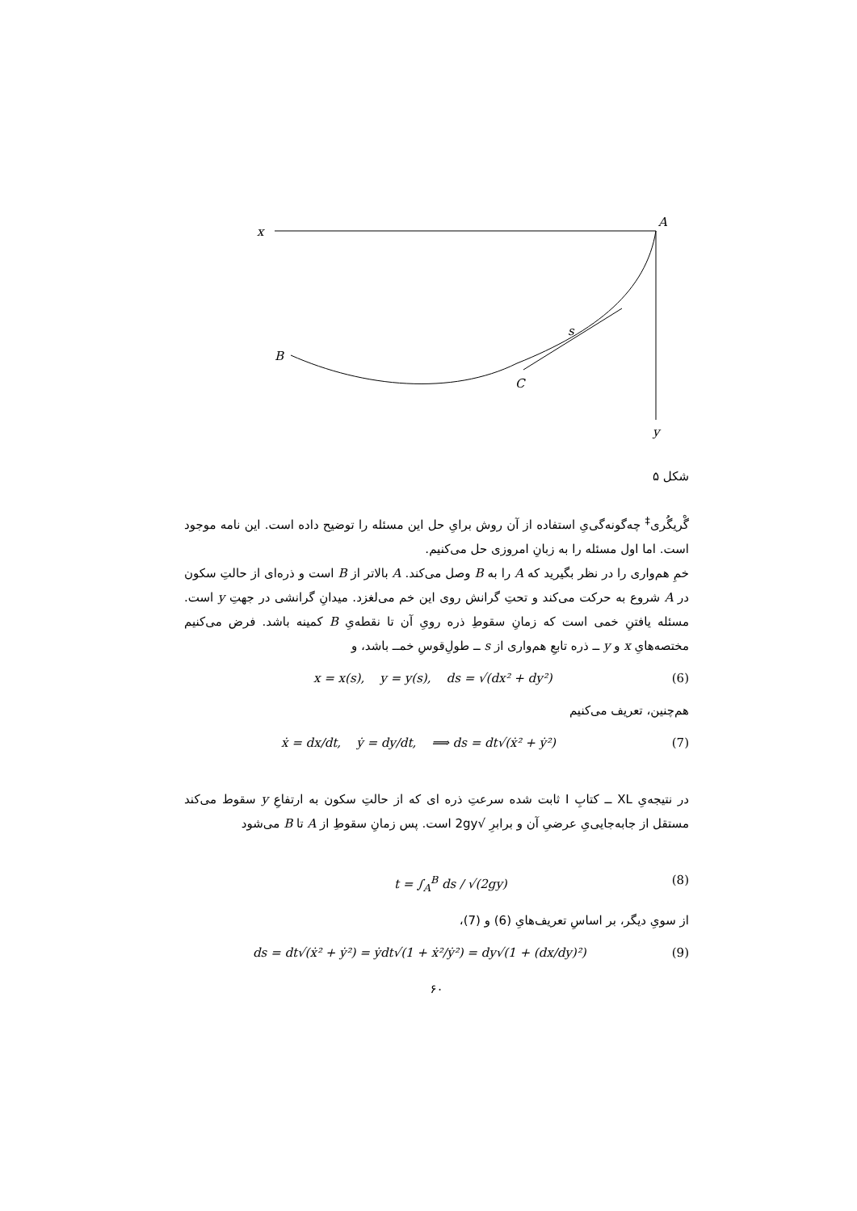x
A
B
s
C
y
شکل ۵
گْریگُری<sup>‡</sup> چه‌گونه‌گی‌یِ استفاده از آن روش برایِ حل این مسئله را توضیح داده است. این نامه موجود است. اما اول مسئله را به زبانِ امروزی حل می‌کنیم.
خمِ هم‌واری را در نظر بگیرید که A را به B وصل می‌کند. A بالاتر از B است و ذره‌ای از حالتِ سکون در A شروع به حرکت می‌کند و تحتِ گرانش روی این خم می‌لغزد. میدانِ گرانشی در جهتِ y است. مسئله یافتنِ خمی است که زمانِ سقوطِ ذره رویِ آن تا نقطه‌یِ B کمینه باشد. فرض می‌کنیم مختصه‌هایِ x و y ــ ذره تابعِ هم‌واری از s ــ طولِ‌قوسِ خمــ باشد، و
x = x(s), y = y(s), ds = √(dx² + dy²) (6)
هم‌چنین، تعریف می‌کنیم
ẋ = dx/dt, ẏ = dy/dt, ⟹ ds = dt√(ẋ² + ẏ²) (7)
در نتیجه‌یِ XL ــ کتابِ I ثابت شده سرعتِ ذره ای که از حالتِ سکون به ارتفاعِ y سقوط می‌کند مستقل از جابه‌جایی‌یِ عرضیِ آن و برابرِ √2gy است. پس زمانِ سقوطِ از A تا B می‌شود
t = ∫<sub>A</sub><sup>B</sup> ds / √(2gy) (8)
از سویِ دیگر، بر اساسِ تعریف‌هایِ (6) و (7)،
ds = dt√(ẋ² + ẏ²) = ẏdt√(1 + ẋ²/ẏ²) = dy√(1 + (dx/dy)²) (9)
۶۰